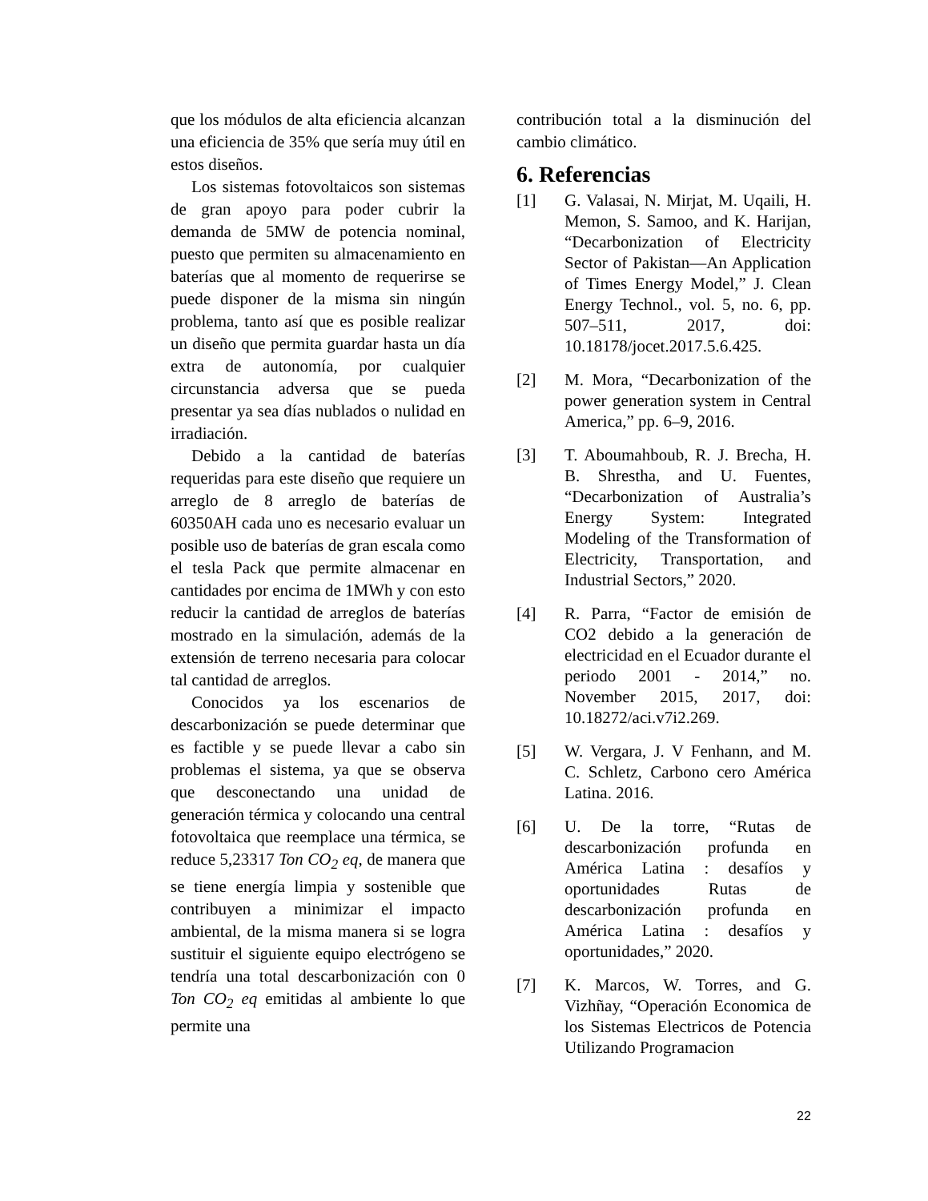que los módulos de alta eficiencia alcanzan una eficiencia de 35% que sería muy útil en estos diseños.
Los sistemas fotovoltaicos son sistemas de gran apoyo para poder cubrir la demanda de 5MW de potencia nominal, puesto que permiten su almacenamiento en baterías que al momento de requerirse se puede disponer de la misma sin ningún problema, tanto así que es posible realizar un diseño que permita guardar hasta un día extra de autonomía, por cualquier circunstancia adversa que se pueda presentar ya sea días nublados o nulidad en irradiación.
Debido a la cantidad de baterías requeridas para este diseño que requiere un arreglo de 8 arreglo de baterías de 60350AH cada uno es necesario evaluar un posible uso de baterías de gran escala como el tesla Pack que permite almacenar en cantidades por encima de 1MWh y con esto reducir la cantidad de arreglos de baterías mostrado en la simulación, además de la extensión de terreno necesaria para colocar tal cantidad de arreglos.
Conocidos ya los escenarios de descarbonización se puede determinar que es factible y se puede llevar a cabo sin problemas el sistema, ya que se observa que desconectando una unidad de generación térmica y colocando una central fotovoltaica que reemplace una térmica, se reduce 5,23317 Ton CO<sub>2</sub> eq, de manera que se tiene energía limpia y sostenible que contribuyen a minimizar el impacto ambiental, de la misma manera si se logra sustituir el siguiente equipo electrógeno se tendría una total descarbonización con 0 Ton CO<sub>2</sub> eq emitidas al ambiente lo que permite una
contribución total a la disminución del cambio climático.
6. Referencias
[1] G. Valasai, N. Mirjat, M. Uqaili, H. Memon, S. Samoo, and K. Harijan, “Decarbonization of Electricity Sector of Pakistan—An Application of Times Energy Model,” J. Clean Energy Technol., vol. 5, no. 6, pp. 507–511, 2017, doi: 10.18178/jocet.2017.5.6.425.
[2] M. Mora, “Decarbonization of the power generation system in Central America,” pp. 6–9, 2016.
[3] T. Aboumahboub, R. J. Brecha, H. B. Shrestha, and U. Fuentes, “Decarbonization of Australia’s Energy System: Integrated Modeling of the Transformation of Electricity, Transportation, and Industrial Sectors,” 2020.
[4] R. Parra, “Factor de emisión de CO2 debido a la generación de electricidad en el Ecuador durante el periodo 2001 - 2014,” no. November 2015, 2017, doi: 10.18272/aci.v7i2.269.
[5] W. Vergara, J. V Fenhann, and M. C. Schletz, Carbono cero América Latina. 2016.
[6] U. De la torre, “Rutas de descarbonización profunda en América Latina : desafíos y oportunidades Rutas de descarbonización profunda en América Latina : desafíos y oportunidades,” 2020.
[7] K. Marcos, W. Torres, and G. Vizhñay, “Operación Economica de los Sistemas Electricos de Potencia Utilizando Programacion
22